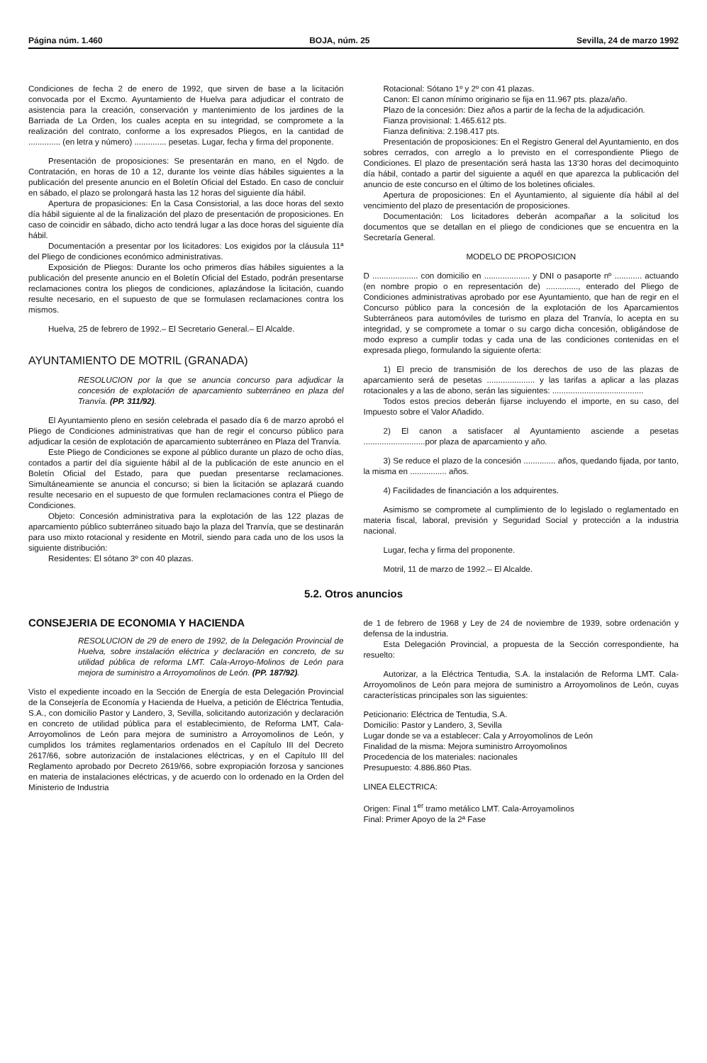Página núm. 1.460 BOJA, núm. 25 Sevilla, 24 de marzo 1992
Condiciones de fecha 2 de enero de 1992, que sirven de base a la licitación convocada por el Excmo. Ayuntamiento de Huelva para adjudicar el contrato de asistencia para la creación, conservación y mantenimiento de los jardines de la Barriada de La Orden, los cuales acepta en su integridad, se compromete a la realización del contrato, conforme a los expresados Pliegos, en la cantidad de .............. (en letra y número) .............. pesetas. Lugar, fecha y firma del proponente.
Presentación de proposiciones: Se presentarán en mano, en el Ngdo. de Contratación, en horas de 10 a 12, durante los veinte días hábiles siguientes a la publicación del presente anuncio en el Boletín Oficial del Estado. En caso de concluir en sábado, el plazo se prolongará hasta las 12 horas del siguiente día hábil.
Apertura de propasiciones: En la Casa Consistorial, a las doce horas del sexto día hábil siguiente al de la finalización del plazo de presentación de proposiciones. En caso de coincidir en sábado, dicho acto tendrá lugar a las doce horas del siguiente día hábil.
Documentación a presentar por los licitadores: Los exigidos por la cláusula 11ª del Pliego de condiciones económico administrativas.
Exposición de Pliegos: Durante los ocho primeros días hábiles siguientes a la publicación del presente anuncio en el Boletín Oficial del Estado, podrán presentarse reclamaciones contra los pliegos de condiciones, aplazándose la licitación, cuando resulte necesario, en el supuesto de que se formulasen reclamaciones contra los mismos.
Huelva, 25 de febrero de 1992.– El Secretario General.– El Alcalde.
AYUNTAMIENTO DE MOTRIL (GRANADA)
RESOLUCION por la que se anuncia concurso para adjudicar la concesión de explotación de aparcamiento subterráneo en plaza del Tranvía. (PP. 311/92).
El Ayuntamiento pleno en sesión celebrada el pasado día 6 de marzo aprobó el Pliego de Condiciones administrativas que han de regir el concurso público para adjudicar la cesión de explotación de aparcamiento subterráneo en Plaza del Tranvía.
Este Pliego de Condiciones se expone al público durante un plazo de ocho días, contados a partir del día siguiente hábil al de la publicación de este anuncio en el Boletín Oficial del Estado, para que puedan presentarse reclamaciones. Simultáneamiente se anuncia el concurso; si bien la licitación se aplazará cuando resulte necesario en el supuesto de que formulen reclamaciones contra el Pliego de Condiciones.
Objeto: Concesión administrativa para la explotación de las 122 plazas de aparcamiento público subterráneo situado bajo la plaza del Tranvía, que se destinarán para uso mixto rotacional y residente en Motril, siendo para cada uno de los usos la siguiente distribución:
Residentes: El sótano 3º con 40 plazas.
Rotacional: Sótano 1º y 2º con 41 plazas.
Canon: El canon mínimo originario se fija en 11.967 pts. plaza/año.
Plazo de la concesión: Diez años a partir de la fecha de la adjudicación.
Fianza provisional: 1.465.612 pts.
Fianza definitiva: 2.198.417 pts.
Presentación de proposiciones: En el Registro General del Ayuntamiento, en dos sobres cerrados, con arreglo a lo previsto en el correspondiente Pliego de Condiciones. El plazo de presentación será hasta las 13'30 horas del decimoquinto día hábil, contado a partir del siguiente a aquél en que aparezca la publicación del anuncio de este concurso en el último de los boletines oficiales.
Apertura de proposiciones: En el Ayuntamiento, al siguiente día hábil al del vencimiento del plazo de presentación de proposiciones.
Documentación: Los licitadores deberán acompañar a la solicitud los documentos que se detallan en el pliego de condiciones que se encuentra en la Secretaría General.
MODELO DE PROPOSICION
D .................... con domicilio en .................... y DNI o pasaporte nº ............ actuando (en nombre propio o en representación de) .............., enterado del Pliego de Condiciones administrativas aprobado por ese Ayuntamiento, que han de regir en el Concurso público para la concesión de la explotación de los Aparcamientos Subterráneos para automóviles de turismo en plaza del Tranvía, lo acepta en su integridad, y se compromete a tomar o su cargo dicha concesión, obligándose de modo expreso a cumplir todas y cada una de las condiciones contenidas en el expresada pliego, formulando la siguiente oferta:
1) El precio de transmisión de los derechos de uso de las plazas de aparcamiento será de pesetas ..................... y las tarifas a aplicar a las plazas rotacionales y a las de abono, serán las siguientes: ........................................
Todos estos precios deberán fijarse incluyendo el importe, en su caso, del Impuesto sobre el Valor Añadido.
2) El canon a satisfacer al Ayuntamiento asciende a pesetas ...........................por plaza de aparcamiento y año.
3) Se reduce el plazo de la concesión .............. años, quedando fijada, por tanto, la misma en ................ años.
4) Facilidades de financiación a los adquirentes.
Asimismo se compromete al cumplimiento de lo legislado o reglamentado en materia fiscal, laboral, previsión y Seguridad Social y protección a la industria nacional.
Lugar, fecha y firma del proponente.
Motril, 11 de marzo de 1992.– El Alcalde.
5.2. Otros anuncios
CONSEJERIA DE ECONOMIA Y HACIENDA
RESOLUCION de 29 de enero de 1992, de la Delegación Provincial de Huelva, sobre instalación eléctrica y declaración en concreto, de su utilidad pública de reforma LMT. Cala-Arroyo-Molinos de León para mejora de suministro a Arroyomolinos de León. (PP. 187/92).
Visto el expediente incoado en la Sección de Energía de esta Delegación Provincial de la Consejería de Economía y Hacienda de Huelva, a petición de Eléctrica Tentudia, S.A., con domicilio Pastor y Landero, 3, Sevilla, solicitando autorización y declaración en concreto de utilidad pública para el establecimiento, de Reforma LMT, Cala-Arroyomolinos de León para mejora de suministro a Arroyomolinos de León, y cumplidos los trámites reglamentarios ordenados en el Capítulo III del Decreto 2617/66, sobre autorización de instalaciones eléctricas, y en el Capítulo III del Reglamento aprobado por Decreto 2619/66, sobre expropiación forzosa y sanciones en materia de instalaciones eléctricas, y de acuerdo con lo ordenado en la Orden del Ministerio de Industria
de 1 de febrero de 1968 y Ley de 24 de noviembre de 1939, sobre ordenación y defensa de la industria.
Esta Delegación Provincial, a propuesta de la Sección correspondiente, ha resuelto:
Autorizar, a la Eléctrica Tentudia, S.A. la instalación de Reforma LMT. Cala-Arroyomolinos de León para mejora de suministro a Arroyomolinos de León, cuyas características principales son las siguientes:
Peticionario: Eléctrica de Tentudia, S.A.
Domicilio: Pastor y Landero, 3, Sevilla
Lugar donde se va a establecer: Cala y Arroyomolinos de León
Finalidad de la misma: Mejora suministro Arroyomolinos
Procedencia de los materiales: nacionales
Presupuesto: 4.886.860 Ptas.
LINEA ELECTRICA:
Origen: Final 1<sup>er</sup> tramo metálico LMT. Cala-Arroyamolinos
Final: Primer Apoyo de la 2ª Fase